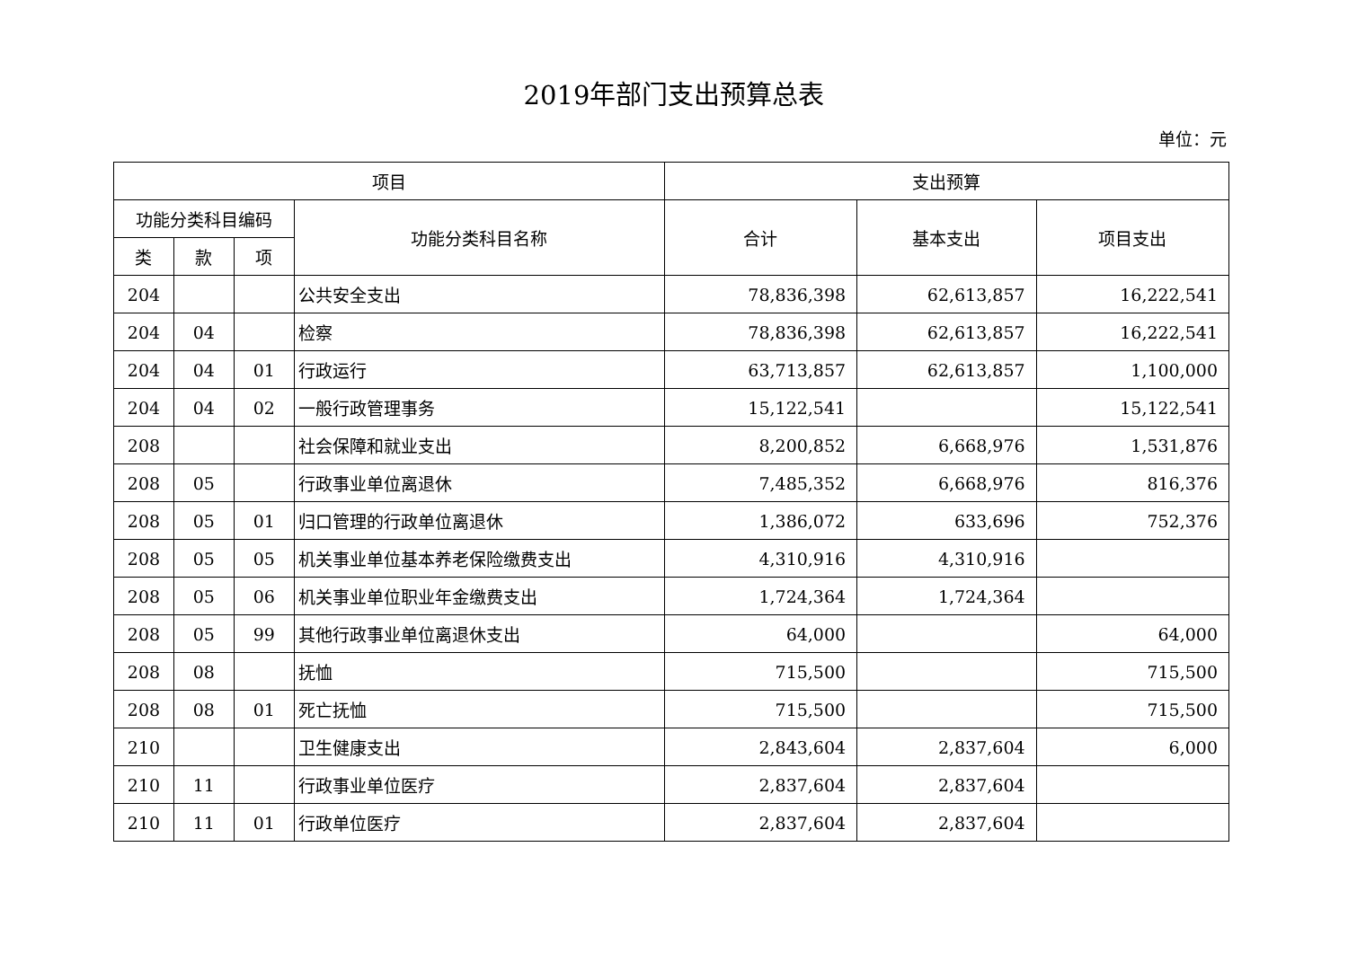2019年部门支出预算总表
单位：元
| 项目 | | | | 支出预算 | | |
| --- | --- | --- | --- | --- | --- | --- |
| 功能分类科目编码 | | | 功能分类科目名称 | 合计 | 基本支出 | 项目支出 |
| 类 | 款 | 项 | | | | |
| 204 | | | 公共安全支出 | 78,836,398 | 62,613,857 | 16,222,541 |
| 204 | 04 | | 检察 | 78,836,398 | 62,613,857 | 16,222,541 |
| 204 | 04 | 01 | 行政运行 | 63,713,857 | 62,613,857 | 1,100,000 |
| 204 | 04 | 02 | 一般行政管理事务 | 15,122,541 | | 15,122,541 |
| 208 | | | 社会保障和就业支出 | 8,200,852 | 6,668,976 | 1,531,876 |
| 208 | 05 | | 行政事业单位离退休 | 7,485,352 | 6,668,976 | 816,376 |
| 208 | 05 | 01 | 归口管理的行政单位离退休 | 1,386,072 | 633,696 | 752,376 |
| 208 | 05 | 05 | 机关事业单位基本养老保险缴费支出 | 4,310,916 | 4,310,916 | |
| 208 | 05 | 06 | 机关事业单位职业年金缴费支出 | 1,724,364 | 1,724,364 | |
| 208 | 05 | 99 | 其他行政事业单位离退休支出 | 64,000 | | 64,000 |
| 208 | 08 | | 抚恤 | 715,500 | | 715,500 |
| 208 | 08 | 01 | 死亡抚恤 | 715,500 | | 715,500 |
| 210 | | | 卫生健康支出 | 2,843,604 | 2,837,604 | 6,000 |
| 210 | 11 | | 行政事业单位医疗 | 2,837,604 | 2,837,604 | |
| 210 | 11 | 01 | 行政单位医疗 | 2,837,604 | 2,837,604 | |